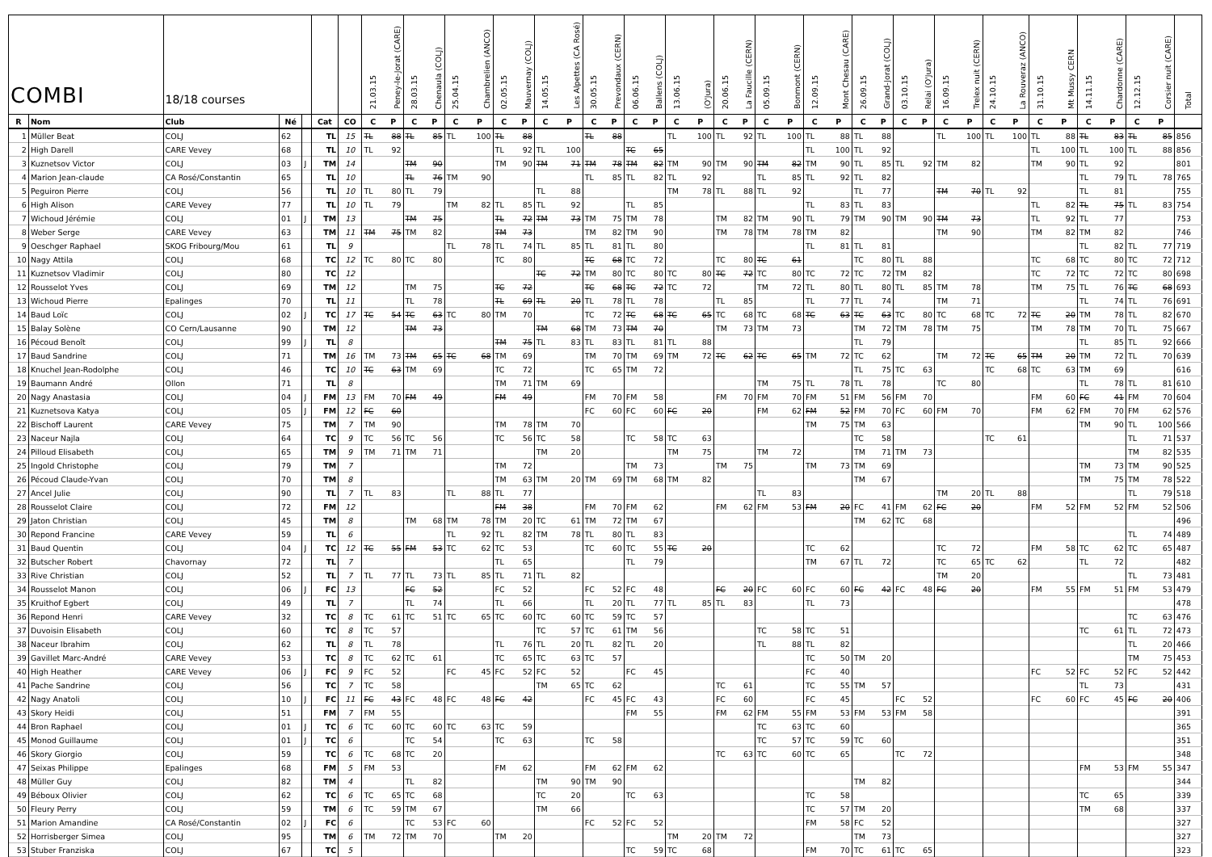| COMBI | | 18/18 courses | | | | | 21.03.15 | Peney-le-Jorat (CARE) | 28.03.15 | Chenaula (COLJ) | 25.04.15 | Chambrelien (ANCO) | 02.05.15 | Mauvernay (COLJ) | 14.05.15 | Les Alpettes (CA Rosé) | 30.05.15 | Prevondaux (CERN) | 06.06.15 | Ballens (COLJ) | 13.06.15 | (O'Jura) | 20.06.15 | La Faucille (CERN) | 05.09.15 | Bonmont (CERN) | 12.09.15 | Mont Chesau (CARE) | 26.09.15 | Grand-Jorat (COLJ) | 03.10.15 | Relai (O'Jura) | 16.09.15 | Trelex nuit (CERN) | 24.10.15 | La Rouveraz (ANCO) | 31.10.15 | Mt Mussy CERN | 14.11.15 | Chardonne (CARE) | 12.12.15 | Corsier nuit (CARE) | Total |
| --- | --- | --- | --- | --- | --- | --- | --- | --- | --- | --- | --- | --- | --- | --- | --- | --- | --- | --- | --- | --- | --- | --- | --- | --- | --- | --- | --- | --- | --- | --- | --- | --- | --- | --- | --- | --- | --- | --- | --- | --- | --- | --- | --- |
| R | Nom | Club | Né | | Cat | CO | C | P | C | P | C | P | C | P | C | P | C | P | C | P | C | P | C | P | C | P | C | P | C | P | C | P | C | P | C | P | C | P | C | P | C | P | |
| 1 | Müller Beat | COLJ | 62 | | TL | 15 | TL | 88 | TL | 85 | TL | 100 | TL | 88 | | | TL | 88 | | | TL | 100 | TL | 92 | TL | 100 | TL | 88 | TL | 88 | | | TL | 100 | TL | 100 | TL | 88 | TL | 83 | TL | 85 | 856 |
| 2 | High Darell | CARE Vevey | 68 | | TL | 10 | TL | 92 | | | | | TL | 92 | TL | 100 | | | TC | 65 | | | | | | | TL | 100 | TL | 92 | | | | | | | TL | 100 | TL | 100 | TL | 88 | 856 |
| 3 | Kuznetsov Victor | COLJ | 03 | J | TM | 14 | | | TM | 90 | | | TM | 90 | TM | 71 | TM | 78 | TM | 82 | TM | 90 | TM | 90 | TM | 82 | TM | 90 | TL | 85 | TL | 92 | TM | 82 | | | TM | 90 | TL | 92 | | | 801 |
| 4 | Marion Jean-claude | CA Rosé/Constantin | 65 | | TL | 10 | | | TL | 76 | TM | 90 | | | | | TL | 85 | TL | 82 | TL | 92 | | | TL | 85 | TL | 92 | TL | 82 | | | | | | | | | TL | 79 | TL | 78 | 765 |
| 5 | Peguiron Pierre | COLJ | 56 | | TL | 10 | TL | 80 | TL | 79 | | | | | TL | 88 | | | | | TM | 78 | TL | 88 | TL | 92 | | | TL | 77 | | | TM | 70 | TL | 92 | | | TL | 81 | | | 755 |
| 6 | High Alison | CARE Vevey | 77 | | TL | 10 | TL | 79 | | | TM | 82 | TL | 85 | TL | 92 | | | TL | 85 | | | | | | | TL | 83 | TL | 83 | | | | | | | TL | 82 | TL | 75 | TL | 83 | 754 |
| 7 | Wichoud Jérémie | COLJ | 01 | J | TM | 13 | | | TM | 75 | | | TL | 72 | TM | 73 | TM | 75 | TM | 78 | | | TM | 82 | TM | 90 | TL | 79 | TM | 90 | TM | 90 | TM | 73 | | | TL | 92 | TL | 77 | | | 753 |
| 8 | Weber Serge | CARE Vevey | 63 | | TM | 11 | TM | 75 | TM | 82 | | | TM | 73 | | | TM | 82 | TM | 90 | | | TM | 78 | TM | 78 | TM | 82 | | | | | TM | 90 | | | TM | 82 | TM | 82 | | | 746 |
| 9 | Oeschger Raphael | SKOG Fribourg/Mou | 61 | | TL | 9 | | | | | TL | 78 | TL | 74 | TL | 85 | TL | 81 | TL | 80 | | | | | | | TL | 81 | TL | 81 | | | | | | | | | TL | 82 | TL | 77 | 719 |
| 10 | Nagy Attila | COLJ | 68 | | TC | 12 | TC | 80 | TC | 80 | | | TC | 80 | | | TC | 68 | TC | 72 | | | TC | 80 | TC | 61 | | | TC | 80 | TL | 88 | | | | | TC | 68 | TC | 80 | TC | 72 | 712 |
| 11 | Kuznetsov Vladimir | COLJ | 80 | | TC | 12 | | | | | | | | | TC | 72 | TM | 80 | TC | 80 | TC | 80 | TC | 72 | TC | 80 | TC | 72 | TC | 72 | TM | 82 | | | | | TC | 72 | TC | 72 | TC | 80 | 698 |
| 12 | Rousselot Yves | COLJ | 69 | | TM | 12 | | | TM | 75 | | | TC | 72 | | | TC | 68 | TC | 72 | TC | 72 | | | TM | 72 | TL | 80 | TL | 80 | TL | 85 | TM | 78 | | | TM | 75 | TL | 76 | TC | 68 | 693 |
| 13 | Wichoud Pierre | Epalinges | 70 | | TL | 11 | | | TL | 78 | | | TL | 69 | TL | 20 | TL | 78 | TL | 78 | | | TL | 85 | | | TL | 77 | TL | 74 | | | TM | 71 | | | | | TL | 74 | TL | 76 | 691 |
| 14 | Baud Loïc | COLJ | 02 | J | TC | 17 | TC | 54 | TC | 63 | TC | 80 | TM | 70 | | | TC | 72 | TC | 68 | TC | 65 | TC | 68 | TC | 68 | TC | 63 | TC | 63 | TC | 80 | TC | 68 | TC | 72 | TC | 20 | TM | 78 | TL | 82 | 670 |
| 15 | Balay Solène | CO Cern/Lausanne | 90 | | TM | 12 | | | TM | 73 | | | | | TM | 68 | TM | 73 | TM | 70 | | | TM | 73 | TM | 73 | | | TM | 72 | TM | 78 | TM | 75 | | | TM | 78 | TM | 70 | TL | 75 | 667 |
| 16 | Pécoud Benoît | COLJ | 99 | J | TL | 8 | | | | | | | TM | 75 | TL | 83 | TL | 83 | TL | 81 | TL | 88 | | | | | | | TL | 79 | | | | | | | | | TL | 85 | TL | 92 | 666 |
| 17 | Baud Sandrine | COLJ | 71 | | TM | 16 | TM | 73 | TM | 65 | TC | 68 | TM | 69 | | | TM | 70 | TM | 69 | TM | 72 | TC | 62 | TC | 65 | TM | 72 | TC | 62 | | | TM | 72 | TC | 65 | TM | 20 | TM | 72 | TL | 70 | 639 |
| 18 | Knuchel Jean-Rodolphe | COLJ | 46 | | TC | 10 | TC | 63 | TM | 69 | | | TC | 72 | | | TC | 65 | TM | 72 | | | | | | | | | TL | 75 | TC | 63 | | | TC | 68 | TC | 63 | TM | 69 | | | 616 |
| 19 | Baumann André | Ollon | 71 | | TL | 8 | | | | | | | TM | 71 | TM | 69 | | | | | | | | | TM | 75 | TL | 78 | TL | 78 | | | TC | 80 | | | | | TL | 78 | TL | 81 | 610 |
| 20 | Nagy Anastasia | COLJ | 04 | J | FM | 13 | FM | 70 | FM | 49 | | | FM | 49 | | | FM | 70 | FM | 58 | | | FM | 70 | FM | 70 | FM | 51 | FM | 56 | FM | 70 | | | | | FM | 60 | FC | 41 | FM | 70 | 604 |
| 21 | Kuznetsova Katya | COLJ | 05 | J | FM | 12 | FC | 60 | | | | | | | | | FC | 60 | FC | 60 | FC | 20 | | | FM | 62 | FM | 52 | FM | 70 | FC | 60 | FM | 70 | | | FM | 62 | FM | 70 | FM | 62 | 576 |
| 22 | Bischoff Laurent | CARE Vevey | 75 | | TM | 7 | TM | 90 | | | | | TM | 78 | TM | 70 | | | | | | | | | | | TM | 75 | TM | 63 | | | | | | | | | TM | 90 | TL | 100 | 566 |
| 23 | Naceur Najla | COLJ | 64 | | TC | 9 | TC | 56 | TC | 56 | | | TC | 56 | TC | 58 | | | TC | 58 | TC | 63 | | | | | | | TC | 58 | | | | | TC | 61 | | | | | TL | 71 | 537 |
| 24 | Pilloud Elisabeth | COLJ | 65 | | TM | 9 | TM | 71 | TM | 71 | | | | | TM | 20 | | | | | TM | 75 | | | TM | 72 | | | TM | 71 | TM | 73 | | | | | | | | | TM | 82 | 535 |
| 25 | Ingold Christophe | COLJ | 79 | | TM | 7 | | | | | | | TM | 72 | | | | | TM | 73 | | | TM | 75 | | | TM | 73 | TM | 69 | | | | | | | | | TM | 73 | TM | 90 | 525 |
| 26 | Pécoud Claude-Yvan | COLJ | 70 | | TM | 8 | | | | | | | TM | 63 | TM | 20 | TM | 69 | TM | 68 | TM | 82 | | | | | | | TM | 67 | | | | | | | | | TM | 75 | TM | 78 | 522 |
| 27 | Ancel Julie | COLJ | 90 | | TL | 7 | TL | 83 | | | TL | 88 | TL | 77 | | | | | | | | | | | TL | 83 | | | | | | | TM | 20 | TL | 88 | | | | | TL | 79 | 518 |
| 28 | Rousselot Claire | COLJ | 72 | | FM | 12 | | | | | | | FM | 38 | | | FM | 70 | FM | 62 | | | FM | 62 | FM | 53 | FM | 20 | FC | 41 | FM | 62 | FC | 20 | | | FM | 52 | FM | 52 | FM | 52 | 506 |
| 29 | Jaton Christian | COLJ | 45 | | TM | 8 | | | TM | 68 | TM | 78 | TM | 20 | TC | 61 | TM | 72 | TM | 67 | | | | | | | | | TM | 62 | TC | 68 | | | | | | | | | | | 496 |
| 30 | Repond Francine | CARE Vevey | 59 | | TL | 6 | | | | | TL | 92 | TL | 82 | TM | 78 | TL | 80 | TL | 83 | | | | | | | | | | | | | | | | | | | | | TL | 74 | 489 |
| 31 | Baud Quentin | COLJ | 04 | J | TC | 12 | TC | 55 | FM | 53 | TC | 62 | TC | 53 | | | TC | 60 | TC | 55 | TC | 20 | | | | | TC | 62 | | | | | TC | 72 | | | FM | 58 | TC | 62 | TC | 65 | 487 |
| 32 | Butscher Robert | Chavornay | 72 | | TL | 7 | | | | | | | TL | 65 | | | | | TL | 79 | | | | | | | TM | 67 | TL | 72 | | | TC | 65 | TC | 62 | | | TL | 72 | | | 482 |
| 33 | Rive Christian | COLJ | 52 | | TL | 7 | TL | 77 | TL | 73 | TL | 85 | TL | 71 | TL | 82 | | | | | | | | | | | | | | | | | TM | 20 | | | | | | | TL | 73 | 481 |
| 34 | Rousselot Manon | COLJ | 06 | J | FC | 13 | | | FC | 52 | | | FC | 52 | | | FC | 52 | FC | 48 | | | FC | 20 | FC | 60 | FC | 60 | FC | 42 | FC | 48 | FC | 20 | | | FM | 55 | FM | 51 | FM | 53 | 479 |
| 35 | Kruithof Egbert | COLJ | 49 | | TL | 7 | | | TL | 74 | | | TL | 66 | | | TL | 20 | TL | 77 | TL | 85 | TL | 83 | | | TL | 73 | | | | | | | | | | | | | | | 478 |
| 36 | Repond Henri | CARE Vevey | 32 | | TC | 8 | TC | 61 | TC | 51 | TC | 65 | TC | 60 | TC | 60 | TC | 59 | TC | 57 | | | | | | | | | | | | | | | | | | | | | TC | 63 | 476 |
| 37 | Duvoisin Elisabeth | COLJ | 60 | | TC | 8 | TC | 57 | | | | | | | TC | 57 | TC | 61 | TM | 56 | | | | | TC | 58 | TC | 51 | | | | | | | | | | | TC | 61 | TL | 72 | 473 |
| 38 | Naceur Ibrahim | COLJ | 62 | | TL | 8 | TL | 78 | | | | | TL | 76 | TL | 20 | TL | 82 | TL | 20 | | | | | TL | 88 | TL | 82 | | | | | | | | | | | | | TL | 20 | 466 |
| 39 | Gavillet Marc-André | CARE Vevey | 53 | | TC | 8 | TC | 62 | TC | 61 | | | TC | 65 | TC | 63 | TC | 57 | | | | | | | | | TC | 50 | TM | 20 | | | | | | | | | | | TM | 75 | 453 |
| 40 | High Heather | CARE Vevey | 06 | J | FC | 9 | FC | 52 | | | FC | 45 | FC | 52 | FC | 52 | | | FC | 45 | | | | | | | FC | 40 | | | | | | | | | FC | 52 | FC | 52 | FC | 52 | 442 |
| 41 | Pache Sandrine | COLJ | 56 | | TC | 7 | TC | 58 | | | | | | | TM | 65 | TC | 62 | | | | | TC | 61 | | | TC | 55 | TM | 57 | | | | | | | | | TL | 73 | | | 431 |
| 42 | Nagy Anatoli | COLJ | 10 | J | FC | 11 | FC | 43 | FC | 48 | FC | 48 | FC | 42 | | | FC | 45 | FC | 43 | | | FC | 60 | | | FC | 45 | | | FC | 52 | | | | | FC | 60 | FC | 45 | FC | 20 | 406 |
| 43 | Skory Heidi | COLJ | 51 | | FM | 7 | FM | 55 | | | | | | | | | | | FM | 55 | | | FM | 62 | FM | 55 | FM | 53 | FM | 53 | FM | 58 | | | | | | | | | | | 391 |
| 44 | Bron Raphael | COLJ | 01 | J | TC | 6 | TC | 60 | TC | 60 | TC | 63 | TC | 59 | | | | | | | | | | | TC | 63 | TC | 60 | | | | | | | | | | | | | | | 365 |
| 45 | Monod Guillaume | COLJ | 01 | J | TC | 6 | | | TC | 54 | | | TC | 63 | | | TC | 58 | | | | | | | TC | 57 | TC | 59 | TC | 60 | | | | | | | | | | | | | 351 |
| 46 | Skory Giorgio | COLJ | 59 | | TC | 6 | TC | 68 | TC | 20 | | | | | | | | | | | | | TC | 63 | TC | 60 | TC | 65 | | | TC | 72 | | | | | | | | | | | 348 |
| 47 | Seixas Philippe | Epalinges | 68 | | FM | 5 | FM | 53 | | | | | FM | 62 | | | FM | 62 | FM | 62 | | | | | | | | | | | | | | | | | | | FM | 53 | FM | 55 | 347 |
| 48 | Müller Guy | COLJ | 82 | | TM | 4 | | | TL | 82 | | | | | TM | 90 | TM | 90 | | | | | | | | | | | TM | 82 | | | | | | | | | | | | | 344 |
| 49 | Béboux Olivier | COLJ | 62 | | TC | 6 | TC | 65 | TC | 68 | | | | | TC | 20 | | | TC | 63 | | | | | | | TC | 58 | | | | | | | | | | | TC | 65 | | | 339 |
| 50 | Fleury Perry | COLJ | 59 | | TM | 6 | TC | 59 | TM | 67 | | | | | TM | 66 | | | | | | | | | | | TC | 57 | TM | 20 | | | | | | | | | TM | 68 | | | 337 |
| 51 | Marion Amandine | CA Rosé/Constantin | 02 | J | FC | 6 | | | TC | 53 | FC | 60 | | | | | FC | 52 | FC | 52 | | | | | | | FM | 58 | FC | 52 | | | | | | | | | | | | | 327 |
| 52 | Horrisberger Simea | COLJ | 95 | | TM | 6 | TM | 72 | TM | 70 | | | TM | 20 | | | | | | | TM | 20 | TM | 72 | | | | | TM | 73 | | | | | | | | | | | | | 327 |
| 53 | Stuber Franziska | COLJ | 67 | | TC | 5 | | | | | | | | | | | | | TC | 59 | TC | 68 | | | | | FM | 70 | TC | 61 | TC | 65 | | | | | | | | | | | 323 |